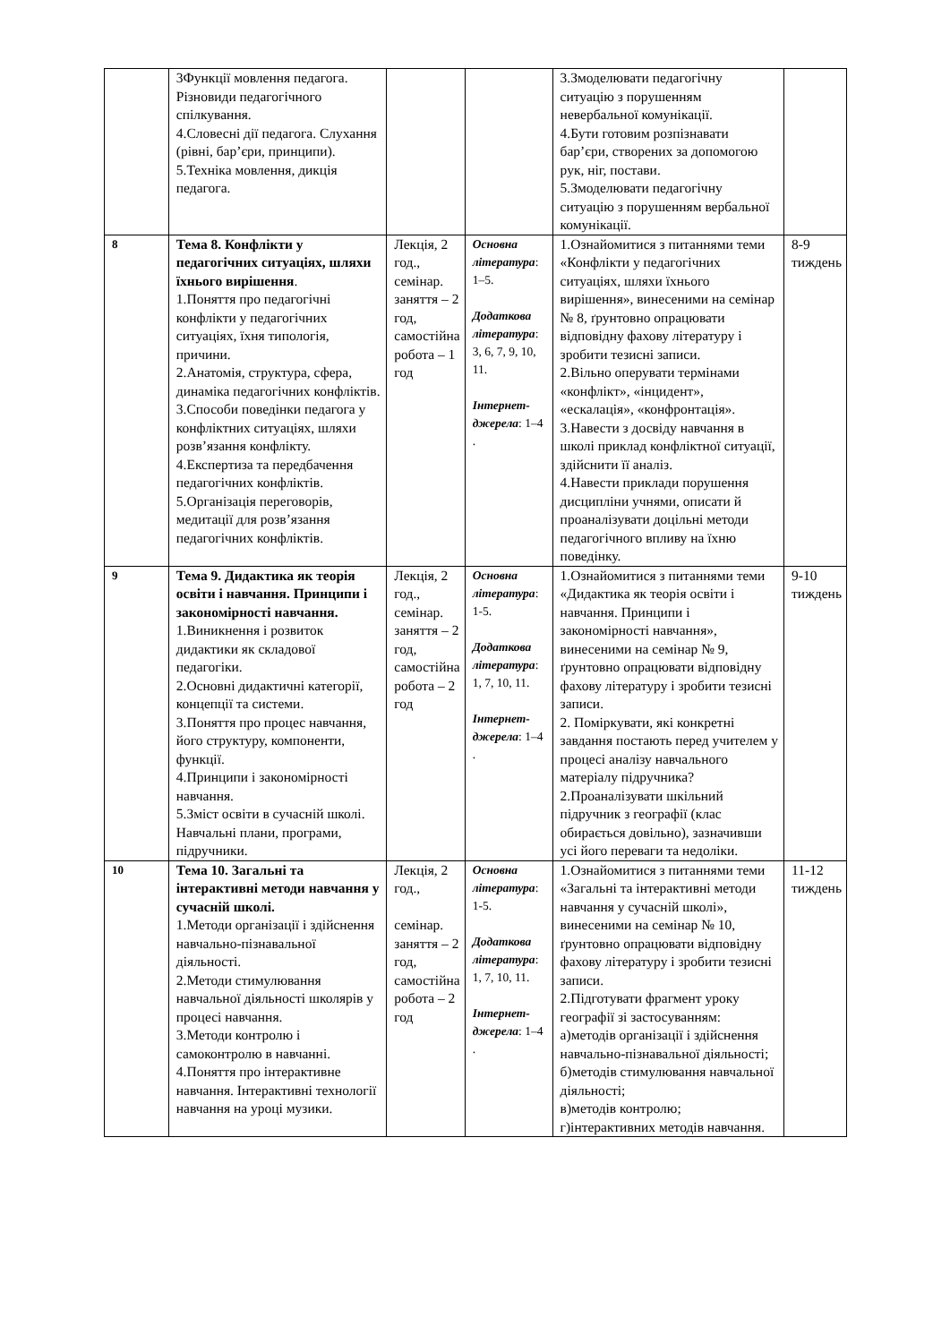| | 3Функції мовлення педагога. Різновиди педагогічного спілкування. 4.Словесні дії педагога. Слухання (рівні, бар’єри, принципи). 5.Техніка мовлення, дикція педагога. | | | 3.Змоделювати педагогічну ситуацію з порушенням невербальної комунікації. 4.Бути готовим розпізнавати бар’єри, створених за допомогою рук, ніг, постави. 5.Змоделювати педагогічну ситуацію з порушенням вербальної комунікації. | |
| 8 | Тема 8. Конфлікти у педагогічних ситуаціях, шляхи їхнього вирішення . 1.Поняття про педагогічні конфлікти у педагогічних ситуаціях, їхня типологія, причини. 2.Анатомія, структура, сфера, динаміка педагогічних конфліктів. 3.Способи поведінки педагога у конфліктних ситуаціях, шляхи розв’язання конфлікту. 4.Експертиза та передбачення педагогічних конфліктів. 5.Організація переговорів, медитації для розв’язання педагогічних конфліктів. | Лекція, 2 год., семінар. заняття – 2 год, самостійна робота – 1 год | Основна література : 1–5. Додаткова література : 3, 6, 7, 9, 10, 11. Інтернет-джерела : 1–4 . | 1.Ознайомитися з питаннями теми «Конфлікти у педагогічних ситуаціях, шляхи їхнього вирішення», винесеними на семінар № 8, ґрунтовно опрацювати відповідну фахову літературу і зробити тезисні записи. 2.Вільно оперувати термінами «конфлікт», «інцидент», «ескалація», «конфронтація». 3.Навести з досвіду навчання в школі приклад конфліктної ситуації, здійснити її аналіз. 4.Навести приклади порушення дисципліни учнями, описати й проаналізувати доцільні методи педагогічного впливу на їхню поведінку. | 8-9 тиждень |
| 9 | Тема 9. Дидактика як теорія освіти і навчання. Принципи і закономірності навчання. 1.Виникнення і розвиток дидактики як складової педагогіки. 2.Основні дидактичні категорії, концепції та системи. 3.Поняття про процес навчання, його структуру, компоненти, функції. 4.Принципи і закономірності навчання. 5.Зміст освіти в сучасній школі. Навчальні плани, програми, підручники. | Лекція, 2 год., семінар. заняття – 2 год, самостійна робота – 2 год | Основна література : 1-5. Додаткова література : 1, 7, 10, 11. Інтернет-джерела : 1–4 . | 1.Ознайомитися з питаннями теми «Дидактика як теорія освіти і навчання. Принципи і закономірності навчання», винесеними на семінар № 9, ґрунтовно опрацювати відповідну фахову літературу і зробити тезисні записи. 2. Поміркувати, які конкретні завдання постають перед учителем у процесі аналізу навчального матеріалу підручника? 2.Проаналізувати шкільний підручник з географії (клас обирається довільно), зазначивши усі його переваги та недоліки. | 9-10 тиждень |
| 10 | Тема 10. Загальні та інтерактивні методи навчання у сучасній школі. 1.Методи організації і здійснення навчально-пізнавальної діяльності. 2.Методи стимулювання навчальної діяльності школярів у процесі навчання. 3.Методи контролю і самоконтролю в навчанні. 4.Поняття про інтерактивне навчання. Інтерактивні технології навчання на уроці музики. | Лекція, 2 год., семінар. заняття – 2 год, самостійна робота – 2 год | Основна література : 1-5. Додаткова література : 1, 7, 10, 11. Інтернет-джерела : 1–4 . | 1.Ознайомитися з питаннями теми «Загальні та інтерактивні методи навчання у сучасній школі», винесеними на семінар № 10, ґрунтовно опрацювати відповідну фахову літературу і зробити тезисні записи. 2.Підготувати фрагмент уроку географії зі застосуванням: а)методів організації і здійснення навчально-пізнавальної діяльності; б)методів стимулювання навчальної діяльності; в)методів контролю; г)інтерактивних методів навчання. | 11-12 тиждень |